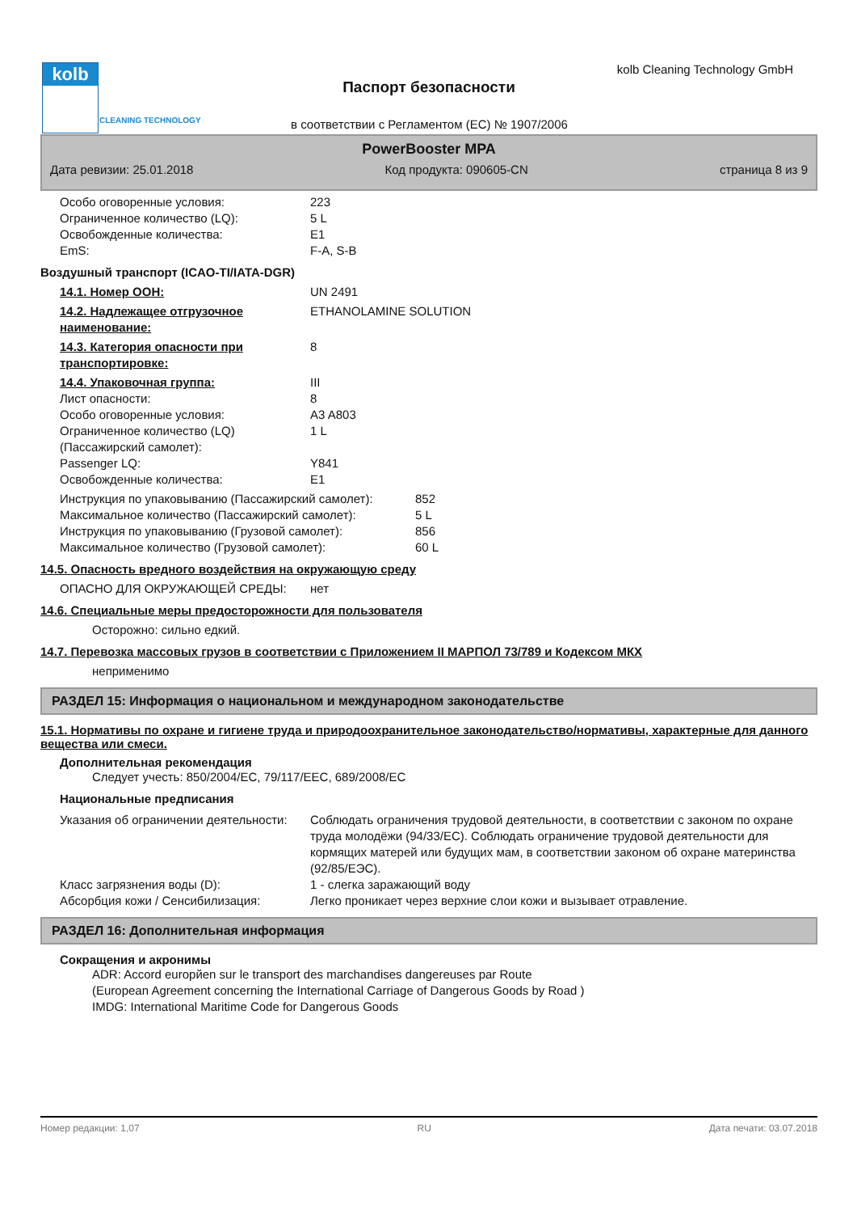kolb
CLEANING TECHNOLOGY
kolb Cleaning Technology GmbH
Паспорт безопасности
в соответствии с Регламентом (ЕС) № 1907/2006
PowerBooster MPA
Дата ревизии: 25.01.2018 Код продукта: 090605-CN страница 8 из 9
| Особо оговоренные условия: | 223 |
| Ограниченное количество (LQ): | 5 L |
| Освобожденные количества: | E1 |
| EmS: | F-A, S-B |
Воздушный транспорт (ICAO-TI/IATA-DGR)
| 14.1. Номер ООН: | UN 2491 |
| 14.2. Надлежащее отгрузочное наименование: | ETHANOLAMINE SOLUTION |
| 14.3. Категория опасности при транспортировке: | 8 |
| 14.4. Упаковочная группа: | III |
| Лист опасности: | 8 |
| Особо оговоренные условия: | A3 A803 |
| Ограниченное количество (LQ) (Пассажирский самолет): | 1 L |
| Passenger LQ: | Y841 |
| Освобожденные количества: | E1 |
| Инструкция по упаковыванию (Пассажирский самолет): | 852 |
| Максимальное количество (Пассажирский самолет): | 5 L |
| Инструкция по упаковыванию (Грузовой самолет): | 856 |
| Максимальное количество (Грузовой самолет): | 60 L |
14.5. Опасность вредного воздействия на окружающую среду
| ОПАСНО ДЛЯ ОКРУЖАЮЩЕЙ СРЕДЫ: | нет |
14.6. Специальные меры предосторожности для пользователя
Осторожно: сильно едкий.
14.7. Перевозка массовых грузов в соответствии с Приложением II МАРПОЛ 73/789 и Кодексом МКХ
неприменимо
РАЗДЕЛ 15: Информация о национальном и международном законодательстве
15.1. Нормативы по охране и гигиене труда и природоохранительное законодательство/нормативы, характерные для данного вещества или смеси.
Дополнительная рекомендация
Следует учесть: 850/2004/EC, 79/117/EEC, 689/2008/EC
Национальные предписания
| Указания об ограничении деятельности: | Соблюдать ограничения трудовой деятельности, в соответствии с законом по охране труда молодёжи (94/33/EC). Соблюдать ограничение трудовой деятельности для кормящих матерей или будущих мам, в соответствии законом об охране материнства (92/85/ЕЭС). |
| Класс загрязнения воды (D): | 1 - слегка заражающий воду |
| Абсорбция кожи / Сенсибилизация: | Легко проникает через верхние слои кожи и вызывает отравление. |
РАЗДЕЛ 16: Дополнительная информация
Сокращения и акронимы
ADR: Accord europйen sur le transport des marchandises dangereuses par Route
(European Agreement concerning the International Carriage of Dangerous Goods by Road )
IMDG: International Maritime Code for Dangerous Goods
Номер редакции: 1,07 RU Дата печати: 03.07.2018